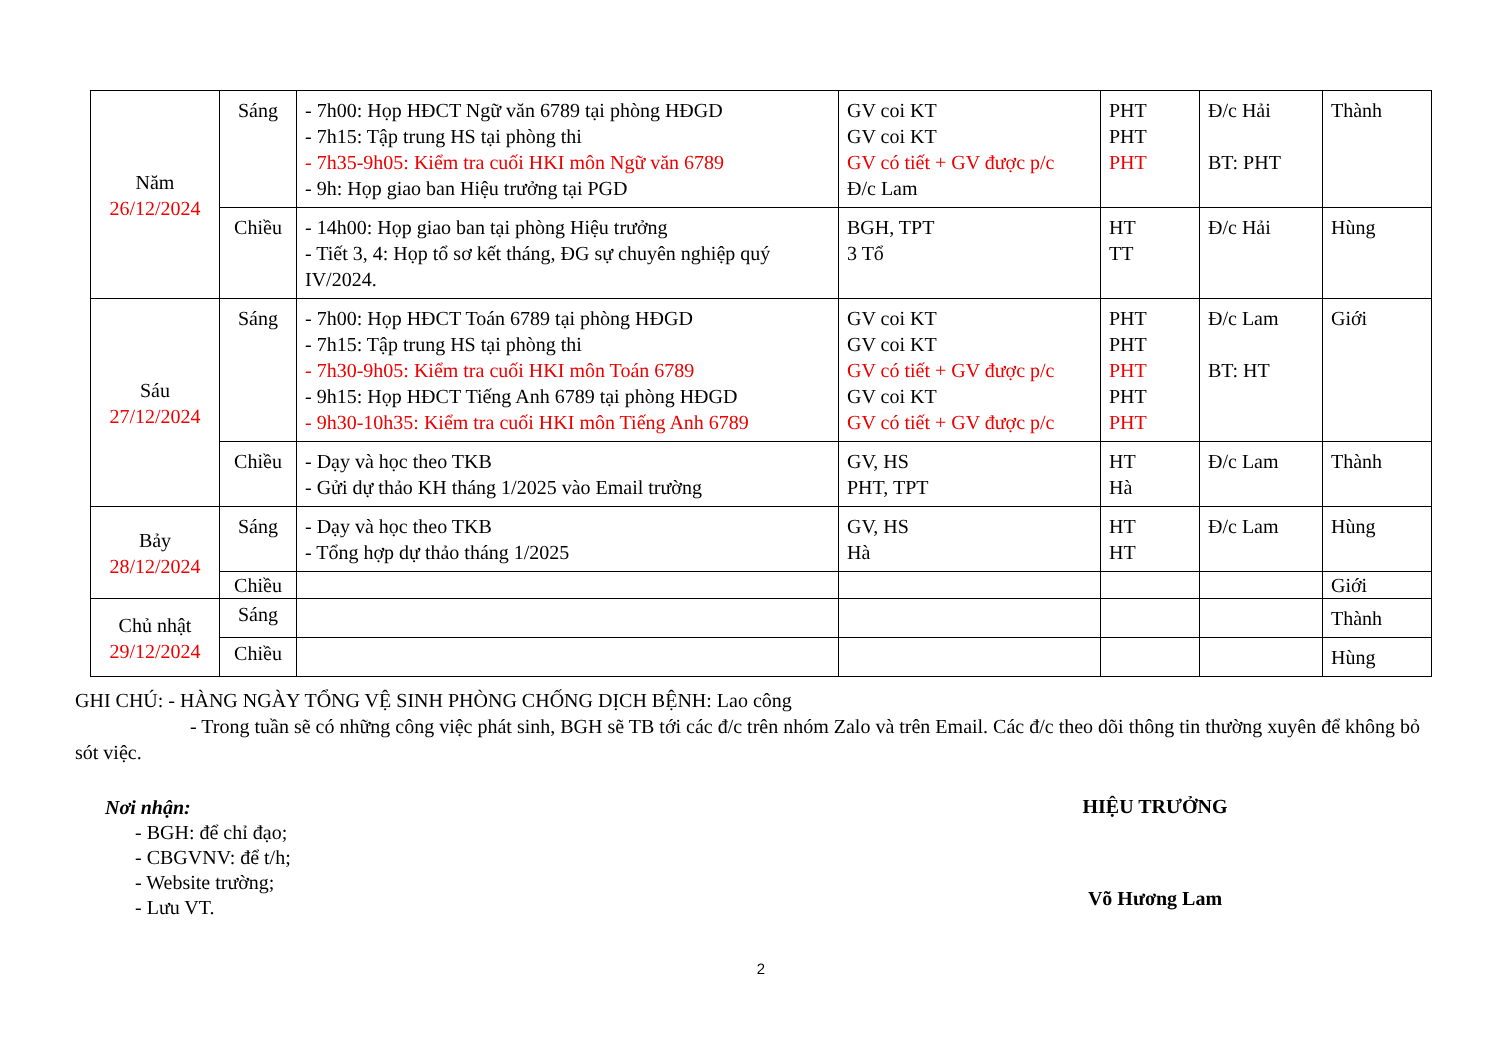| Năm 26/12/2024 | Sáng | - 7h00: Họp HĐCT Ngữ văn 6789 tại phòng HĐGD - 7h15: Tập trung HS tại phòng thi - 7h35-9h05: Kiểm tra cuối HKI môn Ngữ văn 6789 - 9h: Họp giao ban Hiệu trưởng tại PGD | GV coi KT GV coi KT GV có tiết + GV được p/c Đ/c Lam | PHT PHT PHT | Đ/c Hải BT: PHT | Thành |
| | Chiều | - 14h00: Họp giao ban tại phòng Hiệu trưởng - Tiết 3, 4: Họp tổ sơ kết tháng, ĐG sự chuyên nghiệp quý IV/2024. | BGH, TPT 3 Tổ | HT TT | Đ/c Hải | Hùng |
| Sáu 27/12/2024 | Sáng | - 7h00: Họp HĐCT Toán 6789 tại phòng HĐGD - 7h15: Tập trung HS tại phòng thi - 7h30-9h05: Kiểm tra cuối HKI môn Toán 6789 - 9h15: Họp HĐCT Tiếng Anh 6789 tại phòng HĐGD - 9h30-10h35: Kiểm tra cuối HKI môn Tiếng Anh 6789 | GV coi KT GV coi KT GV có tiết + GV được p/c GV coi KT GV có tiết + GV được p/c | PHT PHT PHT PHT PHT | Đ/c Lam BT: HT | Giới |
| | Chiều | - Dạy và học theo TKB - Gửi dự thảo KH tháng 1/2025 vào Email trường | GV, HS PHT, TPT | HT Hà | Đ/c Lam | Thành |
| Bảy 28/12/2024 | Sáng | - Dạy và học theo TKB - Tổng hợp dự thảo tháng 1/2025 | GV, HS Hà | HT HT | Đ/c Lam | Hùng |
| | Chiều | | | | | Giới |
| Chủ nhật 29/12/2024 | Sáng | | | | | Thành |
| | Chiều | | | | | Hùng |
GHI CHÚ: - HÀNG NGÀY TỔNG VỆ SINH PHÒNG CHỐNG DỊCH BỆNH: Lao công
- Trong tuần sẽ có những công việc phát sinh, BGH sẽ TB tới các đ/c trên nhóm Zalo và trên Email. Các đ/c theo dõi thông tin thường xuyên để không bỏ sót việc.
Nơi nhận:
- BGH: để chỉ đạo;
- CBGVNV: để t/h;
- Website trường;
- Lưu VT.
HIỆU TRƯỞNG
Võ Hương Lam
2